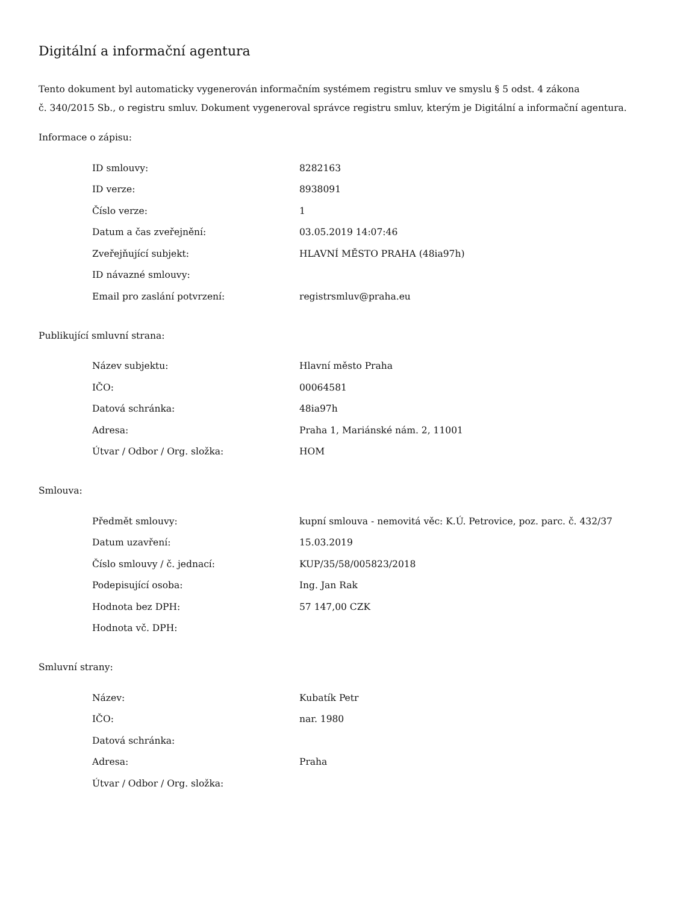Digitální a informační agentura
Tento dokument byl automaticky vygenerován informačním systémem registru smluv ve smyslu § 5 odst. 4 zákona
č. 340/2015 Sb., o registru smluv. Dokument vygeneroval správce registru smluv, kterým je Digitální a informační agentura.
Informace o zápisu:
| ID smlouvy: | 8282163 |
| ID verze: | 8938091 |
| Číslo verze: | 1 |
| Datum a čas zveřejnění: | 03.05.2019 14:07:46 |
| Zveřejňující subjekt: | HLAVNÍ MĚSTO PRAHA (48ia97h) |
| ID návazné smlouvy: | |
| Email pro zaslání potvrzení: | registrsmluv@praha.eu |
Publikující smluvní strana:
| Název subjektu: | Hlavní město Praha |
| IČO: | 00064581 |
| Datová schránka: | 48ia97h |
| Adresa: | Praha 1, Mariánské nám. 2, 11001 |
| Útvar / Odbor / Org. složka: | HOM |
Smlouva:
| Předmět smlouvy: | kupní smlouva - nemovitá věc: K.Ú. Petrovice, poz. parc. č. 432/37 |
| Datum uzavření: | 15.03.2019 |
| Číslo smlouvy / č. jednací: | KUP/35/58/005823/2018 |
| Podepisující osoba: | Ing. Jan Rak |
| Hodnota bez DPH: | 57 147,00 CZK |
| Hodnota vč. DPH: | |
Smluvní strany:
| Název: | Kubatík Petr |
| IČO: | nar. 1980 |
| Datová schránka: | |
| Adresa: | Praha |
| Útvar / Odbor / Org. složka: | |